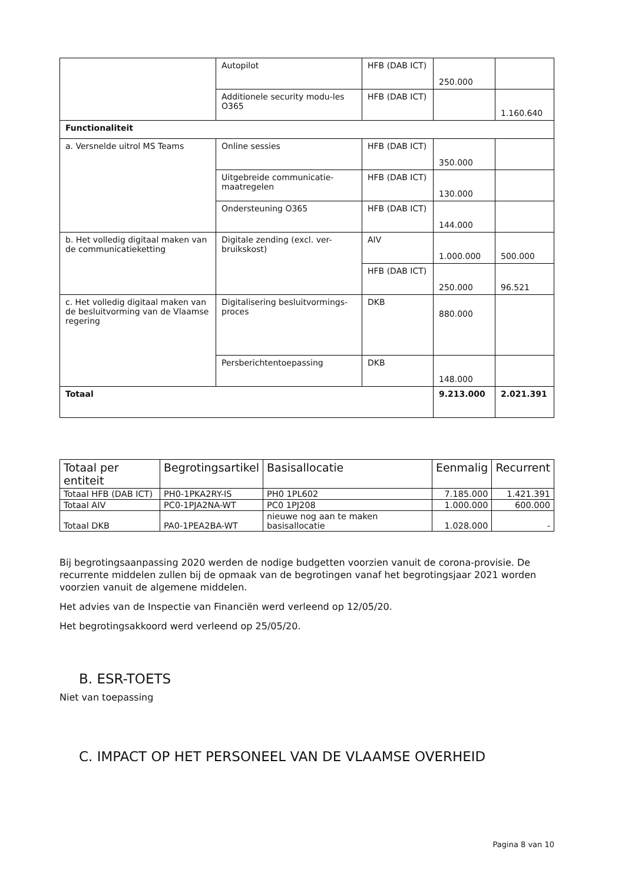| | Autopilot | HFB (DAB ICT) | 250.000 | |
| | Additionele security modu-les O365 | HFB (DAB ICT) | | 1.160.640 |
| Functionaliteit | | | | |
| a. Versnelde uitrol MS Teams | Online sessies | HFB (DAB ICT) | 350.000 | |
| | Uitgebreide communicatie-maatregelen | HFB (DAB ICT) | 130.000 | |
| | Ondersteuning O365 | HFB (DAB ICT) | 144.000 | |
| b. Het volledig digitaal maken van de communicatieketting | Digitale zending (excl. ver-bruikskost) | AIV | 1.000.000 | 500.000 |
| | | HFB (DAB ICT) | 250.000 | 96.521 |
| c. Het volledig digitaal maken van de besluitvorming van de Vlaamse regering | Digitalisering besluitvormings-proces | DKB | 880.000 | |
| | Persberichtentoepassing | DKB | 148.000 | |
| Totaal | | | 9.213.000 | 2.021.391 |
| Totaal per entiteit | Begrotingsartikel | Basisallocatie | Eenmalig | Recurrent |
| --- | --- | --- | --- | --- |
| Totaal HFB (DAB ICT) | PH0-1PKA2RY-IS | PH0 1PL602 | 7.185.000 | 1.421.391 |
| Totaal AIV | PC0-1PJA2NA-WT | PC0 1PJ208 | 1.000.000 | 600.000 |
| Totaal DKB | PA0-1PEA2BA-WT | nieuwe nog aan te maken basisallocatie | 1.028.000 | - |
Bij begrotingsaanpassing 2020 werden de nodige budgetten voorzien vanuit de corona-provisie. De recurrente middelen zullen bij de opmaak van de begrotingen vanaf het begrotingsjaar 2021 worden voorzien vanuit de algemene middelen.
Het advies van de Inspectie van Financiën werd verleend op 12/05/20.
Het begrotingsakkoord werd verleend op 25/05/20.
B. ESR-TOETS
Niet van toepassing
C. IMPACT OP HET PERSONEEL VAN DE VLAAMSE OVERHEID
Pagina 8 van 10